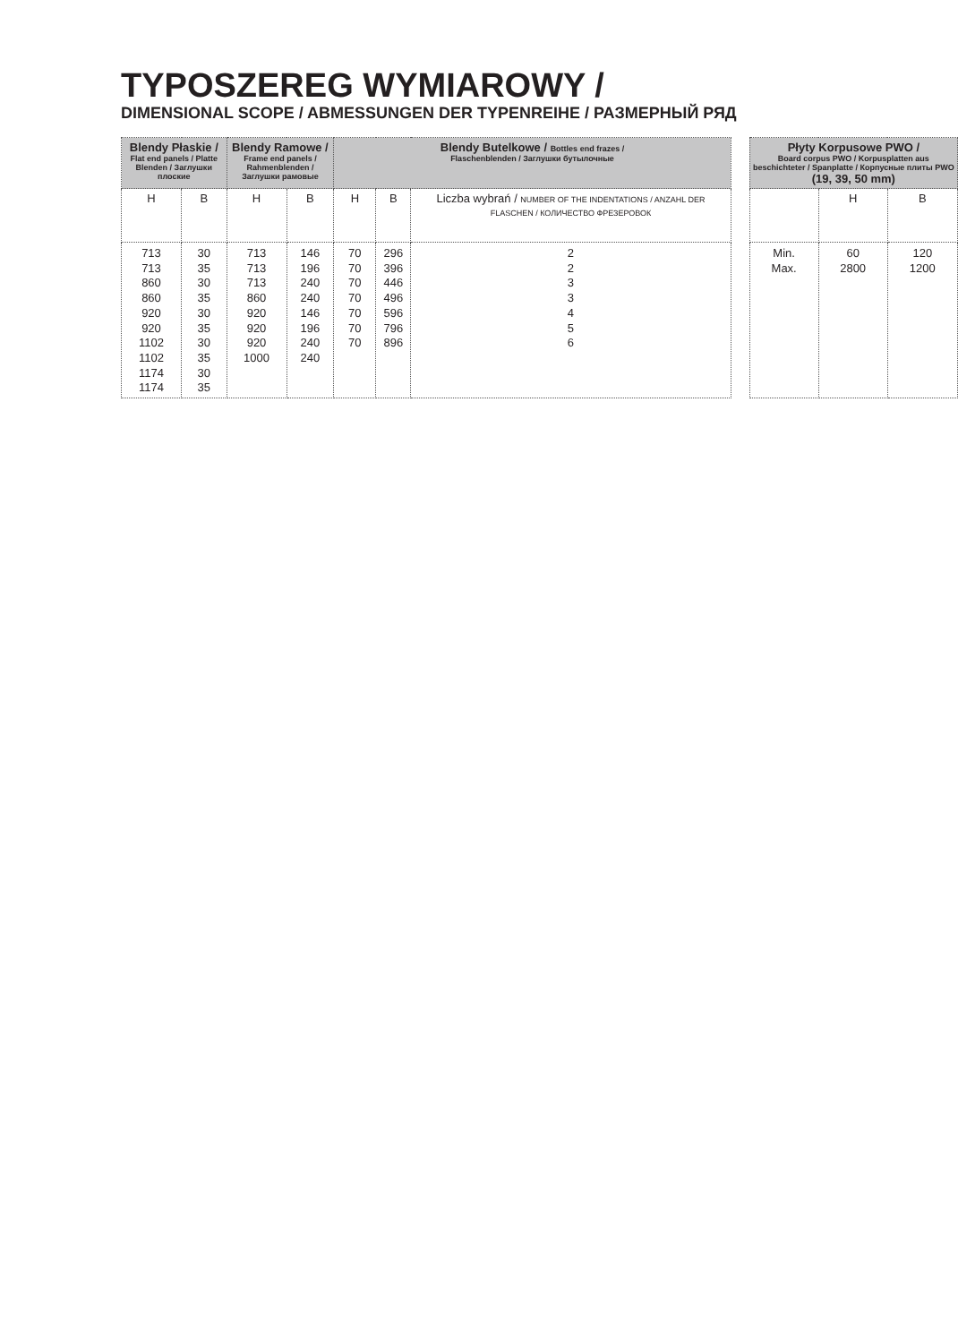TYPOSZEREG WYMIAROWY /
DIMENSIONAL SCOPE / ABMESSUNGEN DER TYPENREIHE / РАЗМЕРНЫЙ РЯД
| Blendy Płaskie / Flat end panels / Platte Blenden / Заглушки плоские | | Blendy Ramowe / Frame end panels / Rahmenblenden / Заглушки рамовые | | Blendy Butelkowe / Bottles end frazes / Flaschenblenden / Заглушки бутылочные | | | | Płyty Korpusowe PWO / Board corpus PWO / Korpusplatten aus beschichteter / Spanplatte / Корпусные плиты PWO (19, 39, 50 mm) | | |
| H | B | H | B | H | B | Liczba wybrań / NUMBER OF THE INDENTATIONS / ANZAHL DER FLASCHEN / КОЛИЧЕСТВО ФРЕЗЕРОВОК | | | H | B |
| 713 713 860 860 920 920 1102 1102 1174 1174 | 30 35 30 35 30 35 30 35 30 35 | 713 713 713 860 920 920 920 1000 | 146 196 240 240 146 196 240 240 | 70 70 70 70 70 70 70 | 296 396 446 496 596 796 896 | 2 2 3 3 4 5 6 | | Min. Max. | 60 2800 | 120 1200 |